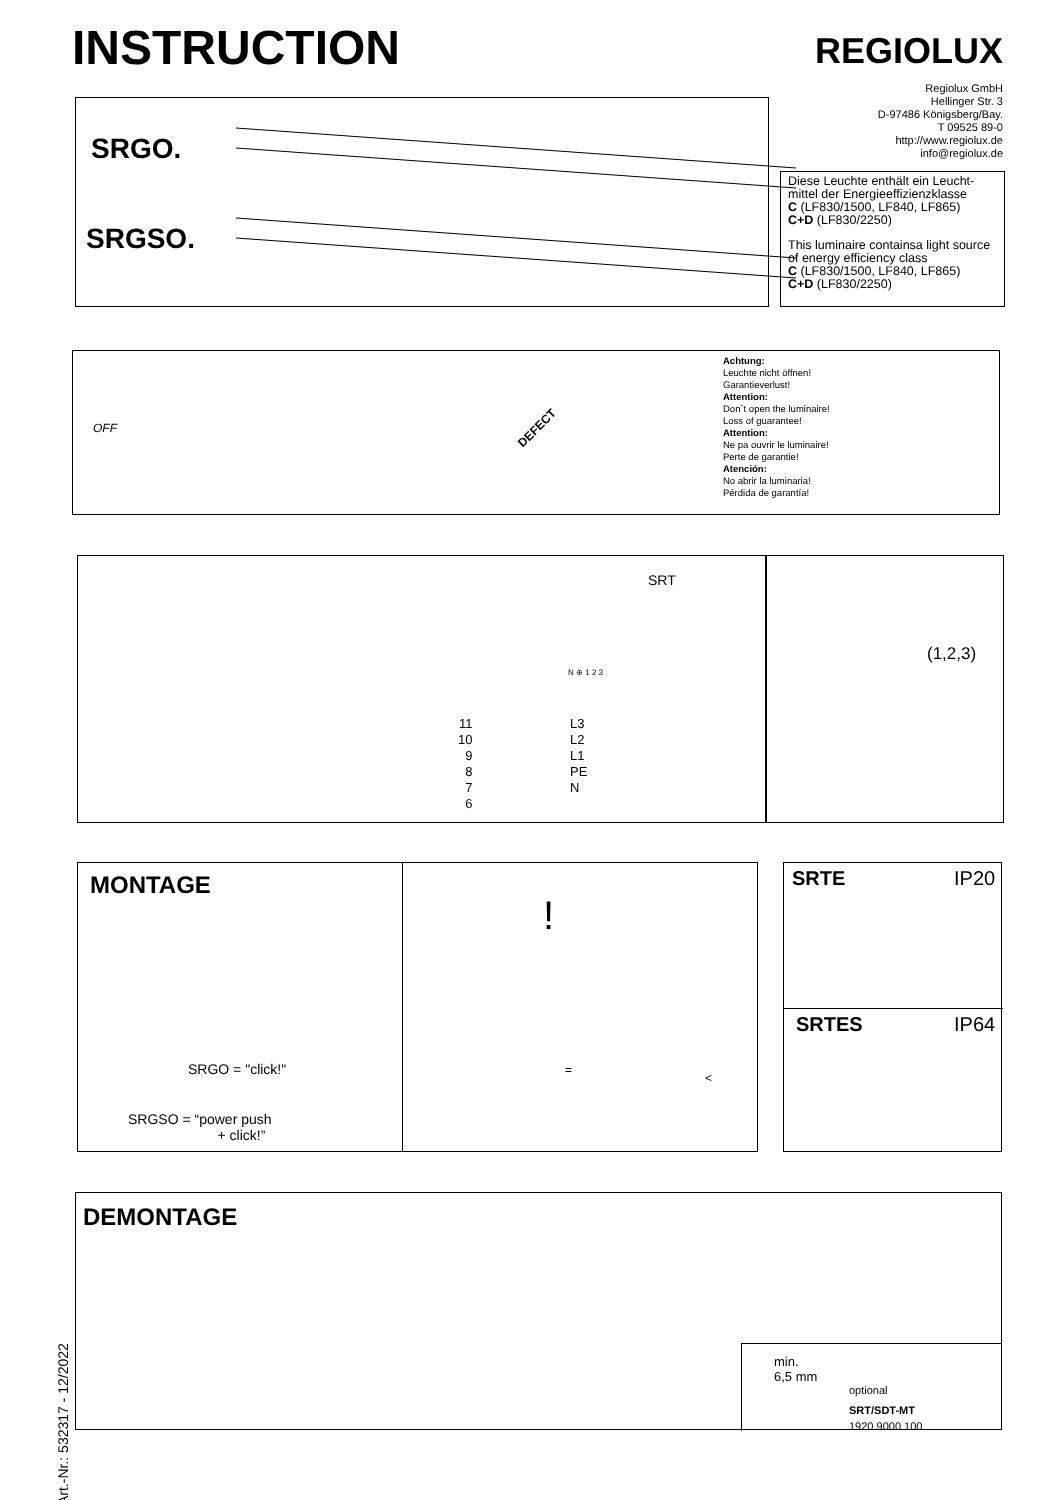INSTRUCTION REGIOLUX
Regiolux GmbH
Hellinger Str. 3
D-97486 Königsberg/Bay.
T 09525 89-0
http://www.regiolux.de
info@regiolux.de
SRGO.
SRGSO.
Diese Leuchte enthält ein Leucht-mittel der Energieeffizienzklasse
C (LF830/1500, LF840, LF865)
C+D (LF830/2250)
This luminaire containsa light source of energy efficiency class
C (LF830/1500, LF840, LF865)
C+D (LF830/2250)
OFF DEFECT
Achtung:
Leuchte nicht öffnen!
Garantieverlust!
Attention:
Don´t open the luminaire!
Loss of guarantee!
Attention:
Ne pa ouvrir le luminaire!
Perte de garantie!
Atención:
No abrir la luminaria!
Pérdida de garantía!
SRT
11
10
9
8
7
6
L3
L2
L1
PE
N
N ⊕ 1 2 3
(1,2,3)
MONTAGE
SRGO = "click!"
SRGSO = “power push
+ click!”
!
=
<
SRTE IP20
SRTES IP64
Art.-Nr.: 532317 - 12/2022
DEMONTAGE
min.
6,5 mm
optional
SRT/SDT-MT
1920 9000 100